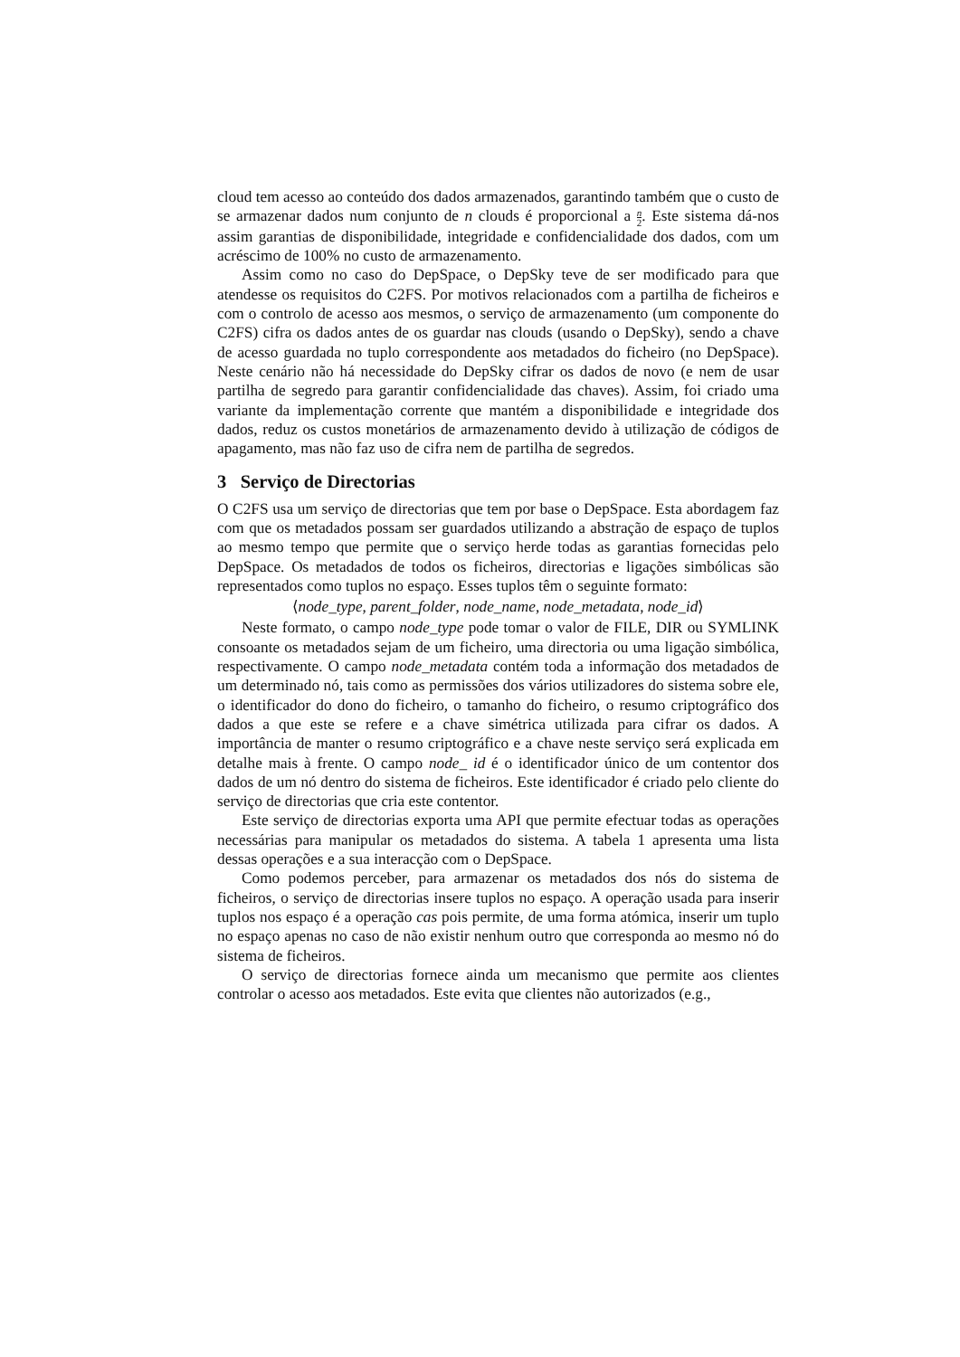cloud tem acesso ao conteúdo dos dados armazenados, garantindo também que o custo de se armazenar dados num conjunto de n clouds é proporcional a n 2. Este sistema dá-nos assim garantias de disponibilidade, integridade e confidencialidade dos dados, com um acréscimo de 100% no custo de armazenamento.
Assim como no caso do DepSpace, o DepSky teve de ser modificado para que atendesse os requisitos do C2FS. Por motivos relacionados com a partilha de ficheiros e com o controlo de acesso aos mesmos, o serviço de armazenamento (um componente do C2FS) cifra os dados antes de os guardar nas clouds (usando o DepSky), sendo a chave de acesso guardada no tuplo correspondente aos metadados do ficheiro (no DepSpace). Neste cenário não há necessidade do DepSky cifrar os dados de novo (e nem de usar partilha de segredo para garantir confidencialidade das chaves). Assim, foi criado uma variante da implementação corrente que mantém a disponibilidade e integridade dos dados, reduz os custos monetários de armazenamento devido à utilização de códigos de apagamento, mas não faz uso de cifra nem de partilha de segredos.
3 Serviço de Directorias
O C2FS usa um serviço de directorias que tem por base o DepSpace. Esta abordagem faz com que os metadados possam ser guardados utilizando a abstração de espaço de tuplos ao mesmo tempo que permite que o serviço herde todas as garantias fornecidas pelo DepSpace. Os metadados de todos os ficheiros, directorias e ligações simbólicas são representados como tuplos no espaço. Esses tuplos têm o seguinte formato:
⟨node_type, parent_folder, node_name, node_metadata, node_id⟩
Neste formato, o campo node_type pode tomar o valor de FILE, DIR ou SYMLINK consoante os metadados sejam de um ficheiro, uma directoria ou uma ligação simbólica, respectivamente. O campo node_metadata contém toda a informação dos metadados de um determinado nó, tais como as permissões dos vários utilizadores do sistema sobre ele, o identificador do dono do ficheiro, o tamanho do ficheiro, o resumo criptográfico dos dados a que este se refere e a chave simétrica utilizada para cifrar os dados. A importância de manter o resumo criptográfico e a chave neste serviço será explicada em detalhe mais à frente. O campo node_ id é o identificador único de um contentor dos dados de um nó dentro do sistema de ficheiros. Este identificador é criado pelo cliente do serviço de directorias que cria este contentor.
Este serviço de directorias exporta uma API que permite efectuar todas as operações necessárias para manipular os metadados do sistema. A tabela 1 apresenta uma lista dessas operações e a sua interacção com o DepSpace.
Como podemos perceber, para armazenar os metadados dos nós do sistema de ficheiros, o serviço de directorias insere tuplos no espaço. A operação usada para inserir tuplos nos espaço é a operação cas pois permite, de uma forma atómica, inserir um tuplo no espaço apenas no caso de não existir nenhum outro que corresponda ao mesmo nó do sistema de ficheiros.
O serviço de directorias fornece ainda um mecanismo que permite aos clientes controlar o acesso aos metadados. Este evita que clientes não autorizados (e.g.,